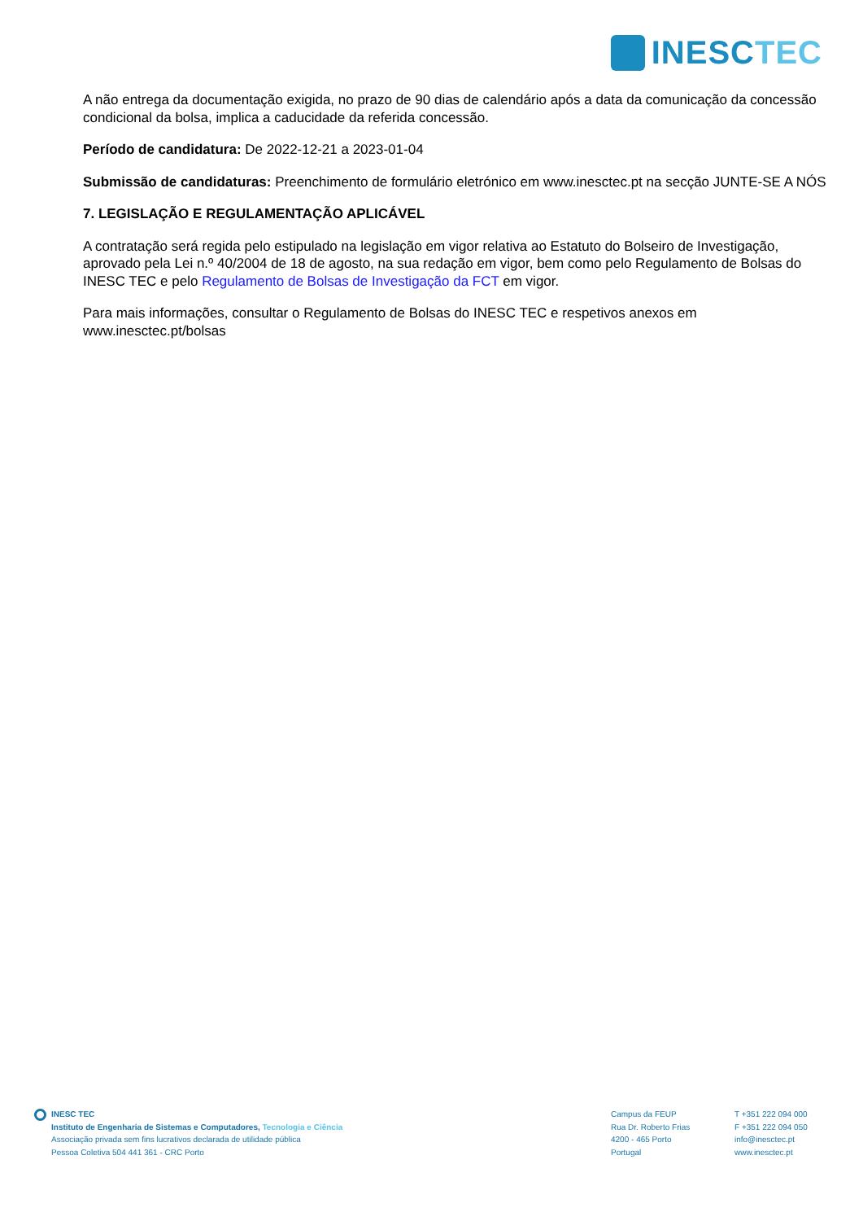INESCTEC
A não entrega da documentação exigida, no prazo de 90 dias de calendário após a data da comunicação da concessão condicional da bolsa, implica a caducidade da referida concessão.
Período de candidatura: De 2022-12-21 a 2023-01-04
Submissão de candidaturas: Preenchimento de formulário eletrónico em www.inesctec.pt na secção JUNTE-SE A NÓS
7. LEGISLAÇÃO E REGULAMENTAÇÃO APLICÁVEL
A contratação será regida pelo estipulado na legislação em vigor relativa ao Estatuto do Bolseiro de Investigação, aprovado pela Lei n.º 40/2004 de 18 de agosto, na sua redação em vigor, bem como pelo Regulamento de Bolsas do INESC TEC e pelo Regulamento de Bolsas de Investigação da FCT em vigor.
Para mais informações, consultar o Regulamento de Bolsas do INESC TEC e respetivos anexos em www.inesctec.pt/bolsas
INESC TEC
Instituto de Engenharia de Sistemas e Computadores, Tecnologia e Ciência
Associação privada sem fins lucrativos declarada de utilidade pública
Pessoa Coletiva 504 441 361 - CRC Porto
Campus da FEUP
Rua Dr. Roberto Frias
4200 - 465 Porto
Portugal
T +351 222 094 000
F +351 222 094 050
info@inesctec.pt
www.inesctec.pt